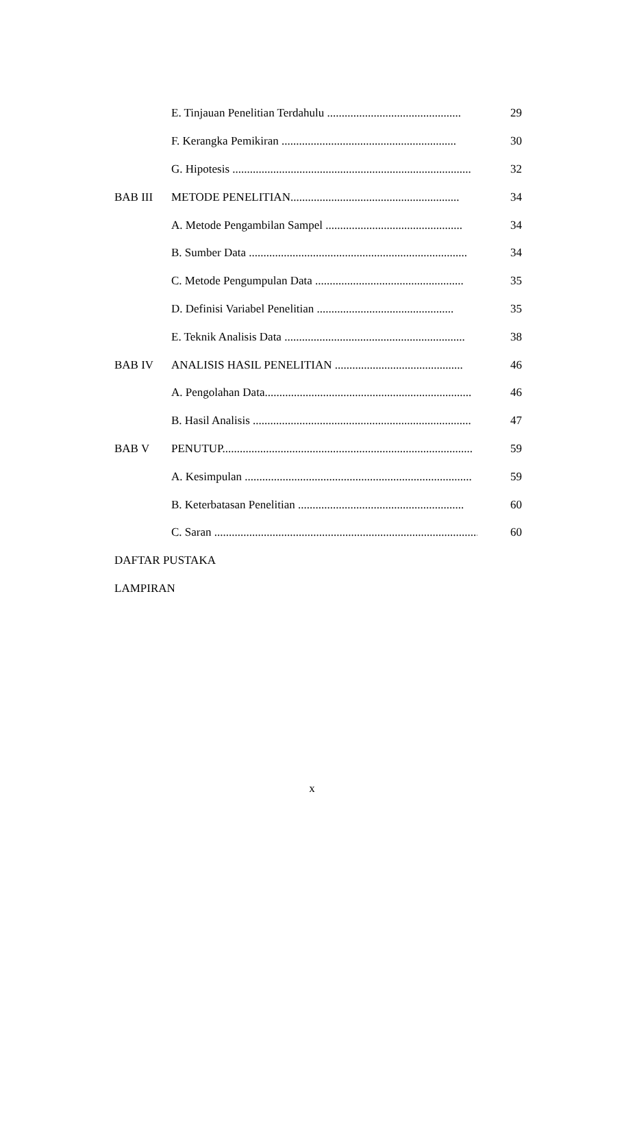E. Tinjauan Penelitian Terdahulu .............................................. 29
F. Kerangka Pemikiran ............................................................ 30
G. Hipotesis .................................................................................. 32
BAB III METODE PENELITIAN.......................................................... 34
A. Metode Pengambilan Sampel ............................................... 34
B. Sumber Data ........................................................................... 34
C. Metode Pengumpulan Data ................................................... 35
D. Definisi Variabel Penelitian ............................................... 35
E. Teknik Analisis Data .............................................................. 38
BAB IV ANALISIS HASIL PENELITIAN ............................................ 46
A. Pengolahan Data....................................................................... 46
B. Hasil Analisis ........................................................................... 47
BAB V PENUTUP...................................................................................... 59
A. Kesimpulan .............................................................................. 59
B. Keterbatasan Penelitian ......................................................... 60
C. Saran ........................................................................................... 60
DAFTAR PUSTAKA
LAMPIRAN
x